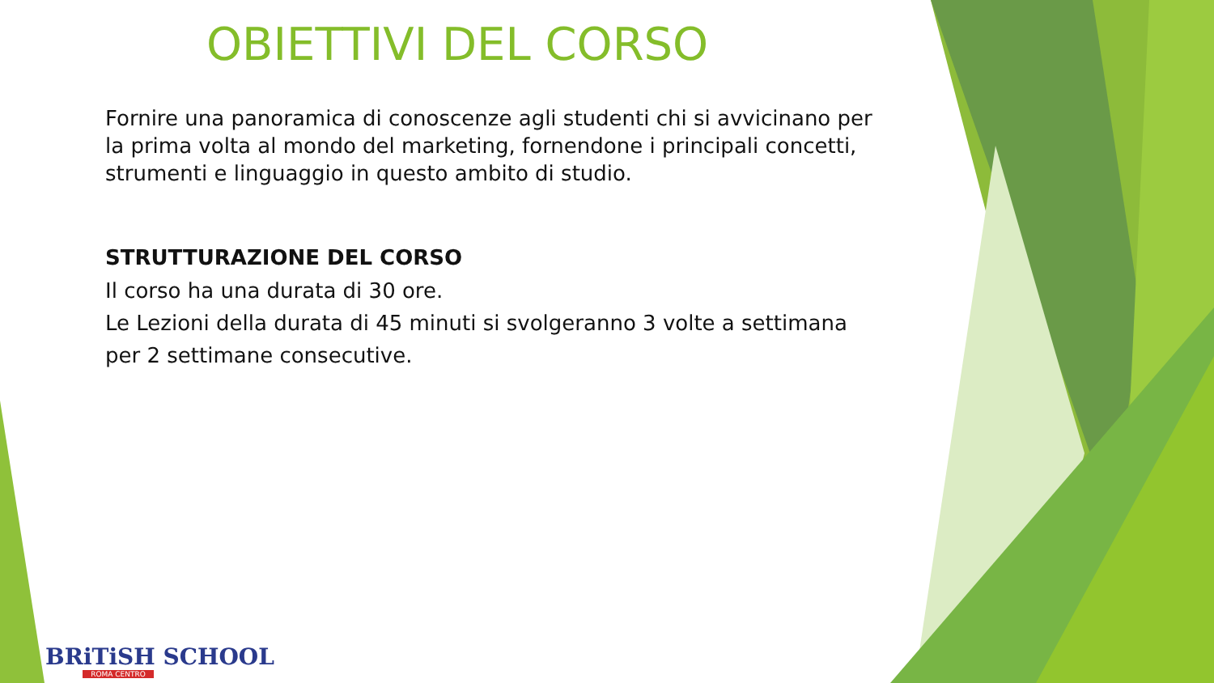OBIETTIVI DEL CORSO
Fornire una panoramica di conoscenze agli studenti chi si avvicinano per la prima volta al mondo del marketing, fornendone i principali concetti, strumenti e linguaggio in questo ambito di studio.
STRUTTURAZIONE DEL CORSO
Il corso ha una durata di 30 ore.
Le Lezioni della durata di 45 minuti si svolgeranno 3 volte a settimana per 2 settimane consecutive.
BRiTiSH SCHOOL
ROMA CENTRO